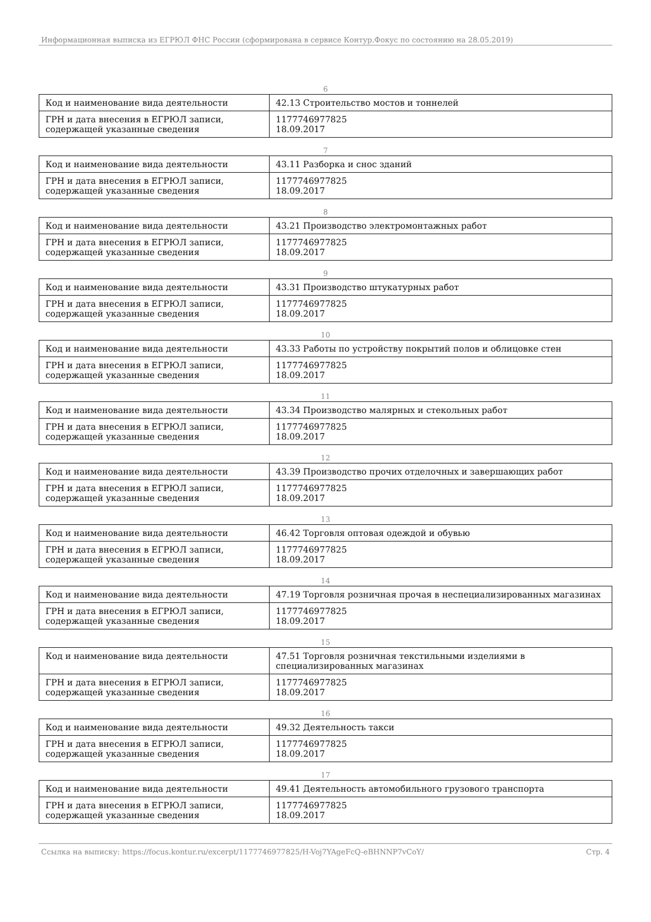Информационная выписка из ЕГРЮЛ ФНС России (сформирована в сервисе Контур.Фокус по состоянию на 28.05.2019)
6
| Код и наименование вида деятельности | 42.13 Строительство мостов и тоннелей |
| ГРН и дата внесения в ЕГРЮЛ записи, содержащей указанные сведения | 1177746977825 18.09.2017 |
7
| Код и наименование вида деятельности | 43.11 Разборка и снос зданий |
| ГРН и дата внесения в ЕГРЮЛ записи, содержащей указанные сведения | 1177746977825 18.09.2017 |
8
| Код и наименование вида деятельности | 43.21 Производство электромонтажных работ |
| ГРН и дата внесения в ЕГРЮЛ записи, содержащей указанные сведения | 1177746977825 18.09.2017 |
9
| Код и наименование вида деятельности | 43.31 Производство штукатурных работ |
| ГРН и дата внесения в ЕГРЮЛ записи, содержащей указанные сведения | 1177746977825 18.09.2017 |
10
| Код и наименование вида деятельности | 43.33 Работы по устройству покрытий полов и облицовке стен |
| ГРН и дата внесения в ЕГРЮЛ записи, содержащей указанные сведения | 1177746977825 18.09.2017 |
11
| Код и наименование вида деятельности | 43.34 Производство малярных и стекольных работ |
| ГРН и дата внесения в ЕГРЮЛ записи, содержащей указанные сведения | 1177746977825 18.09.2017 |
12
| Код и наименование вида деятельности | 43.39 Производство прочих отделочных и завершающих работ |
| ГРН и дата внесения в ЕГРЮЛ записи, содержащей указанные сведения | 1177746977825 18.09.2017 |
13
| Код и наименование вида деятельности | 46.42 Торговля оптовая одеждой и обувью |
| ГРН и дата внесения в ЕГРЮЛ записи, содержащей указанные сведения | 1177746977825 18.09.2017 |
14
| Код и наименование вида деятельности | 47.19 Торговля розничная прочая в неспециализированных магазинах |
| ГРН и дата внесения в ЕГРЮЛ записи, содержащей указанные сведения | 1177746977825 18.09.2017 |
15
| Код и наименование вида деятельности | 47.51 Торговля розничная текстильными изделиями в специализированных магазинах |
| ГРН и дата внесения в ЕГРЮЛ записи, содержащей указанные сведения | 1177746977825 18.09.2017 |
16
| Код и наименование вида деятельности | 49.32 Деятельность такси |
| ГРН и дата внесения в ЕГРЮЛ записи, содержащей указанные сведения | 1177746977825 18.09.2017 |
17
| Код и наименование вида деятельности | 49.41 Деятельность автомобильного грузового транспорта |
| ГРН и дата внесения в ЕГРЮЛ записи, содержащей указанные сведения | 1177746977825 18.09.2017 |
Ссылка на выписку: https://focus.kontur.ru/excerpt/1177746977825/H-Voj7YAgeFcQ-eBHNNP7vCoY/ Стр. 4